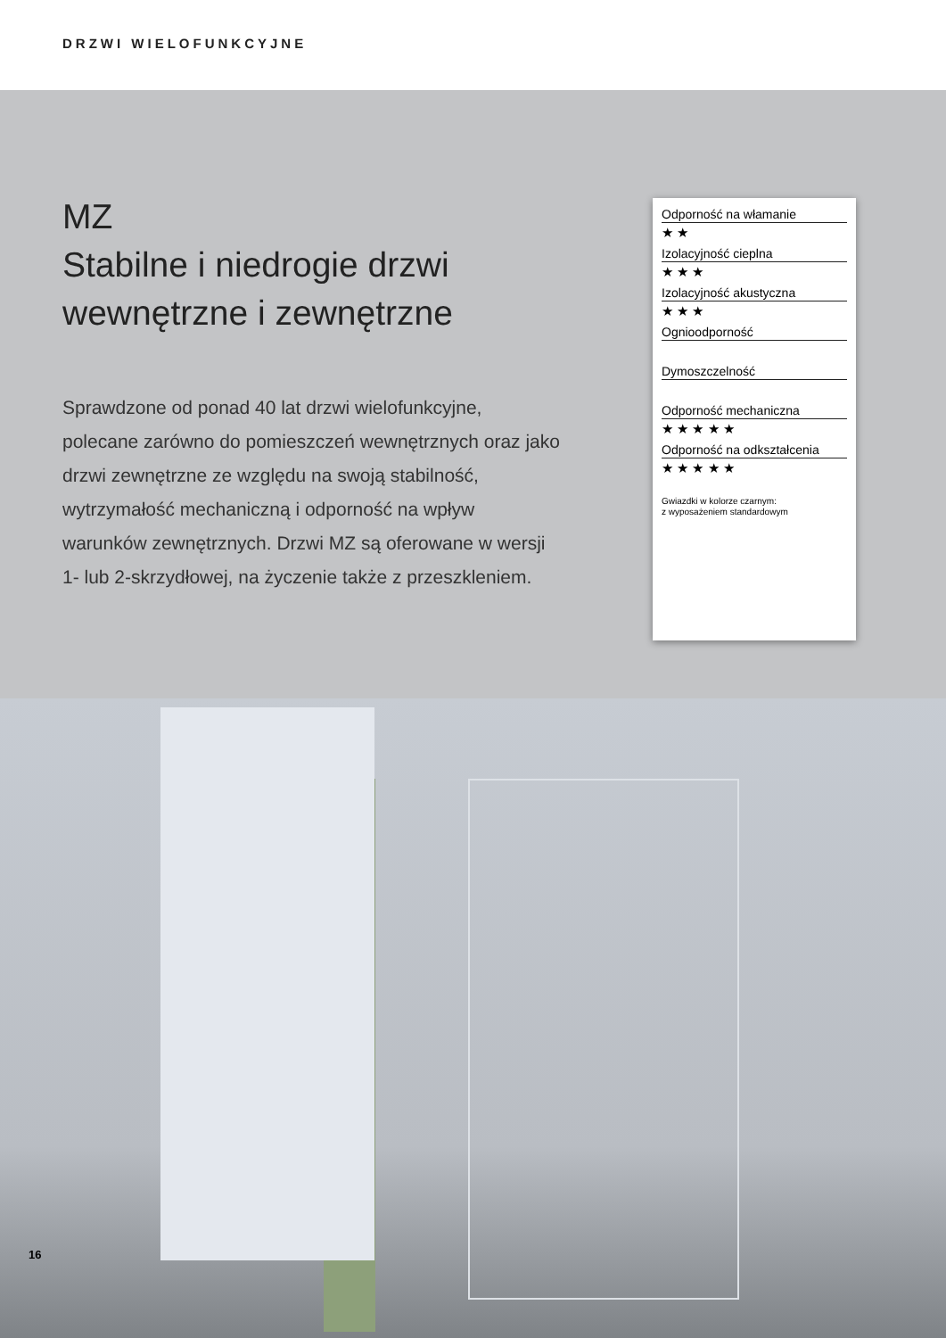DRZWI WIELOFUNKCYJNE
MZ
Stabilne i niedrogie drzwi wewnętrzne i zewnętrzne
Sprawdzone od ponad 40 lat drzwi wielofunkcyjne, polecane zarówno do pomieszczeń wewnętrznych oraz jako drzwi zewnętrzne ze względu na swoją stabilność, wytrzymałość mechaniczną i odporność na wpływ warunków zewnętrznych. Drzwi MZ są oferowane w wersji 1- lub 2-skrzydłowej, na życzenie także z przeszkleniem.
Odporność na włamanie
★ ★
Izolacyjność cieplna
★ ★ ★
Izolacyjność akustyczna
★ ★ ★
Ognioodporność
Dymoszczelność
Odporność mechaniczna
★ ★ ★ ★ ★
Odporność na odkształcenia
★ ★ ★ ★ ★
Gwiazdki w kolorze czarnym:
z wyposażeniem standardowym
16